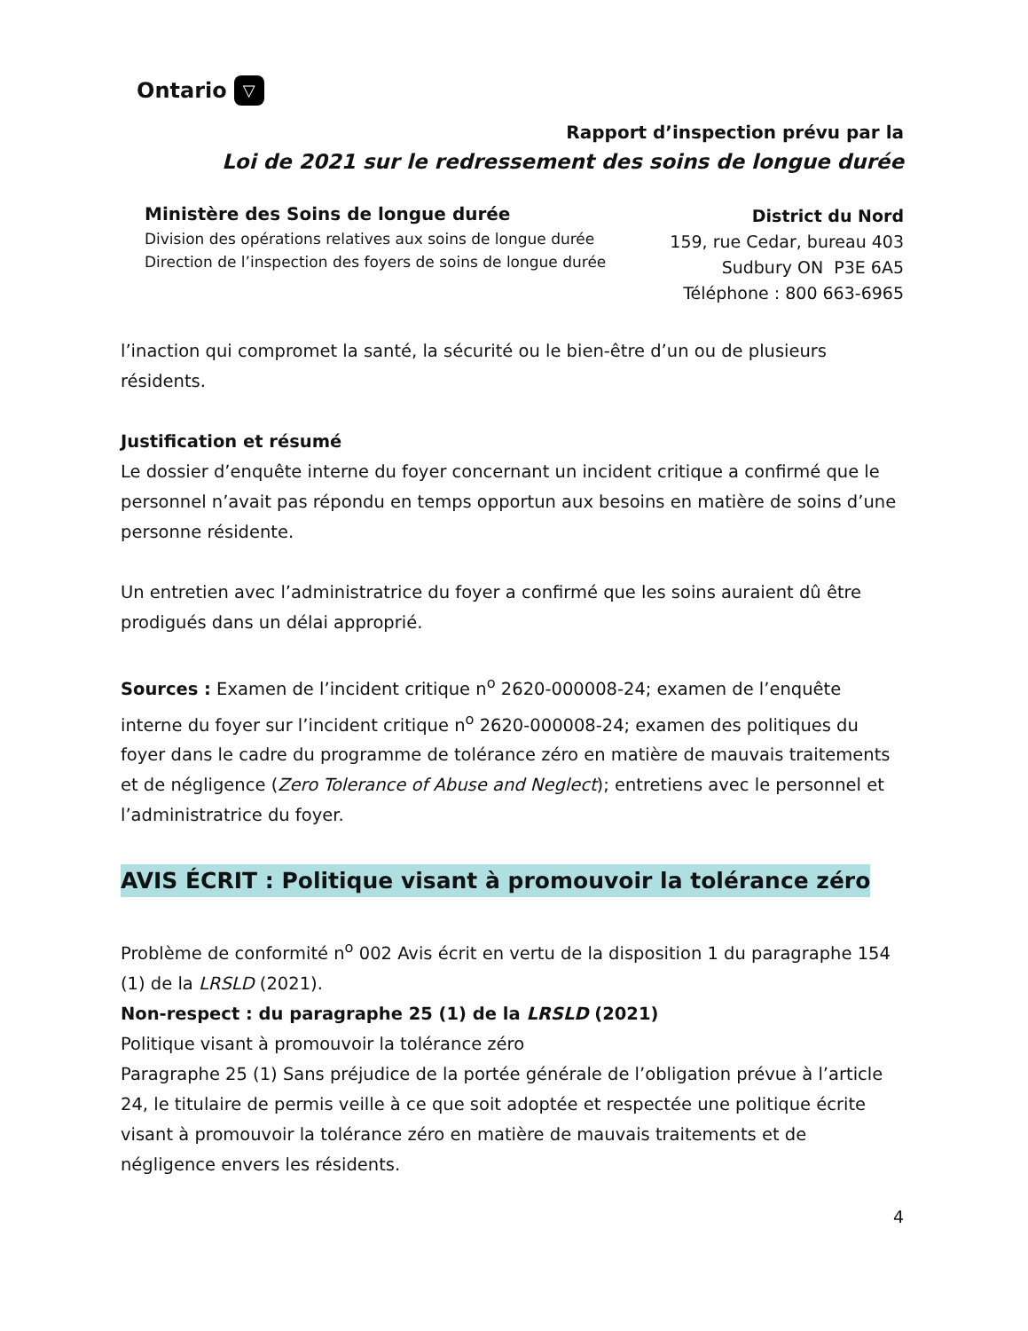Ontario ▽
Rapport d’inspection prévu par la
Loi de 2021 sur le redressement des soins de longue durée
Ministère des Soins de longue durée
Division des opérations relatives aux soins de longue durée
Direction de l’inspection des foyers de soins de longue durée
District du Nord
159, rue Cedar, bureau 403
Sudbury ON P3E 6A5
Téléphone : 800 663-6965
l’inaction qui compromet la santé, la sécurité ou le bien-être d’un ou de plusieurs résidents.
Justification et résumé
Le dossier d’enquête interne du foyer concernant un incident critique a confirmé que le personnel n’avait pas répondu en temps opportun aux besoins en matière de soins d’une personne résidente.
Un entretien avec l’administratrice du foyer a confirmé que les soins auraient dû être prodigués dans un délai approprié.
Sources : Examen de l’incident critique n<sup>o</sup> 2620-000008-24; examen de l’enquête interne du foyer sur l’incident critique n<sup>o</sup> 2620-000008-24; examen des politiques du foyer dans le cadre du programme de tolérance zéro en matière de mauvais traitements et de négligence (Zero Tolerance of Abuse and Neglect); entretiens avec le personnel et l’administratrice du foyer.
AVIS ÉCRIT : Politique visant à promouvoir la tolérance zéro
Problème de conformité n<sup>o</sup> 002 Avis écrit en vertu de la disposition 1 du paragraphe 154 (1) de la LRSLD (2021).
Non-respect : du paragraphe 25 (1) de la LRSLD (2021)
Politique visant à promouvoir la tolérance zéro
Paragraphe 25 (1) Sans préjudice de la portée générale de l’obligation prévue à l’article 24, le titulaire de permis veille à ce que soit adoptée et respectée une politique écrite visant à promouvoir la tolérance zéro en matière de mauvais traitements et de négligence envers les résidents.
4